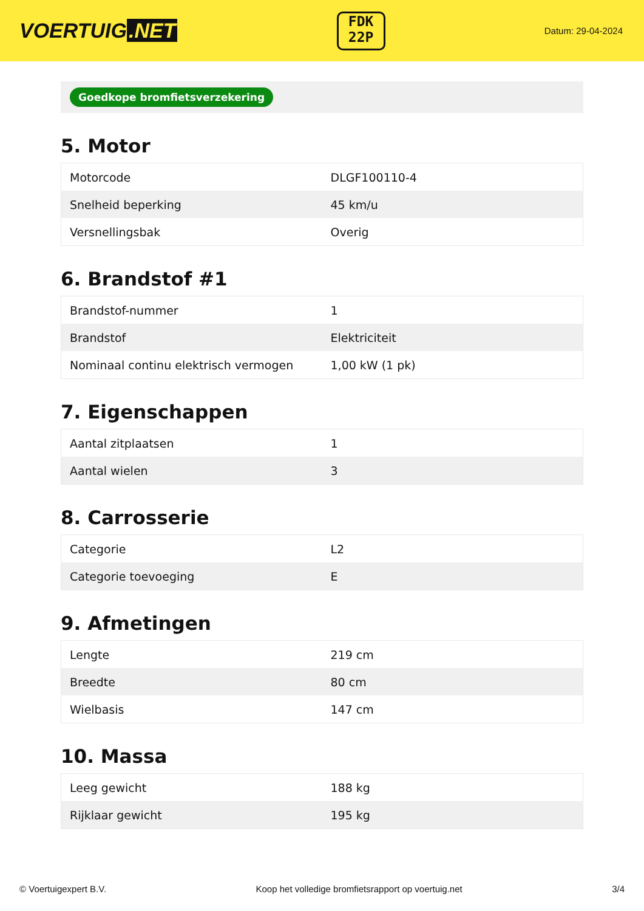VOERTUIG.NET
FDK
22P
Datum: 29-04-2024
Goedkope bromfietsverzekering
5. Motor
| Motorcode | DLGF100110-4 |
| Snelheid beperking | 45 km/u |
| Versnellingsbak | Overig |
6. Brandstof #1
| Brandstof-nummer | 1 |
| Brandstof | Elektriciteit |
| Nominaal continu elektrisch vermogen | 1,00 kW (1 pk) |
7. Eigenschappen
| Aantal zitplaatsen | 1 |
| Aantal wielen | 3 |
8. Carrosserie
| Categorie | L2 |
| Categorie toevoeging | E |
9. Afmetingen
| Lengte | 219 cm |
| Breedte | 80 cm |
| Wielbasis | 147 cm |
10. Massa
| Leeg gewicht | 188 kg |
| Rijklaar gewicht | 195 kg |
© Voertuigexpert B.V. Koop het volledige bromfietsrapport op voertuig.net 3/4